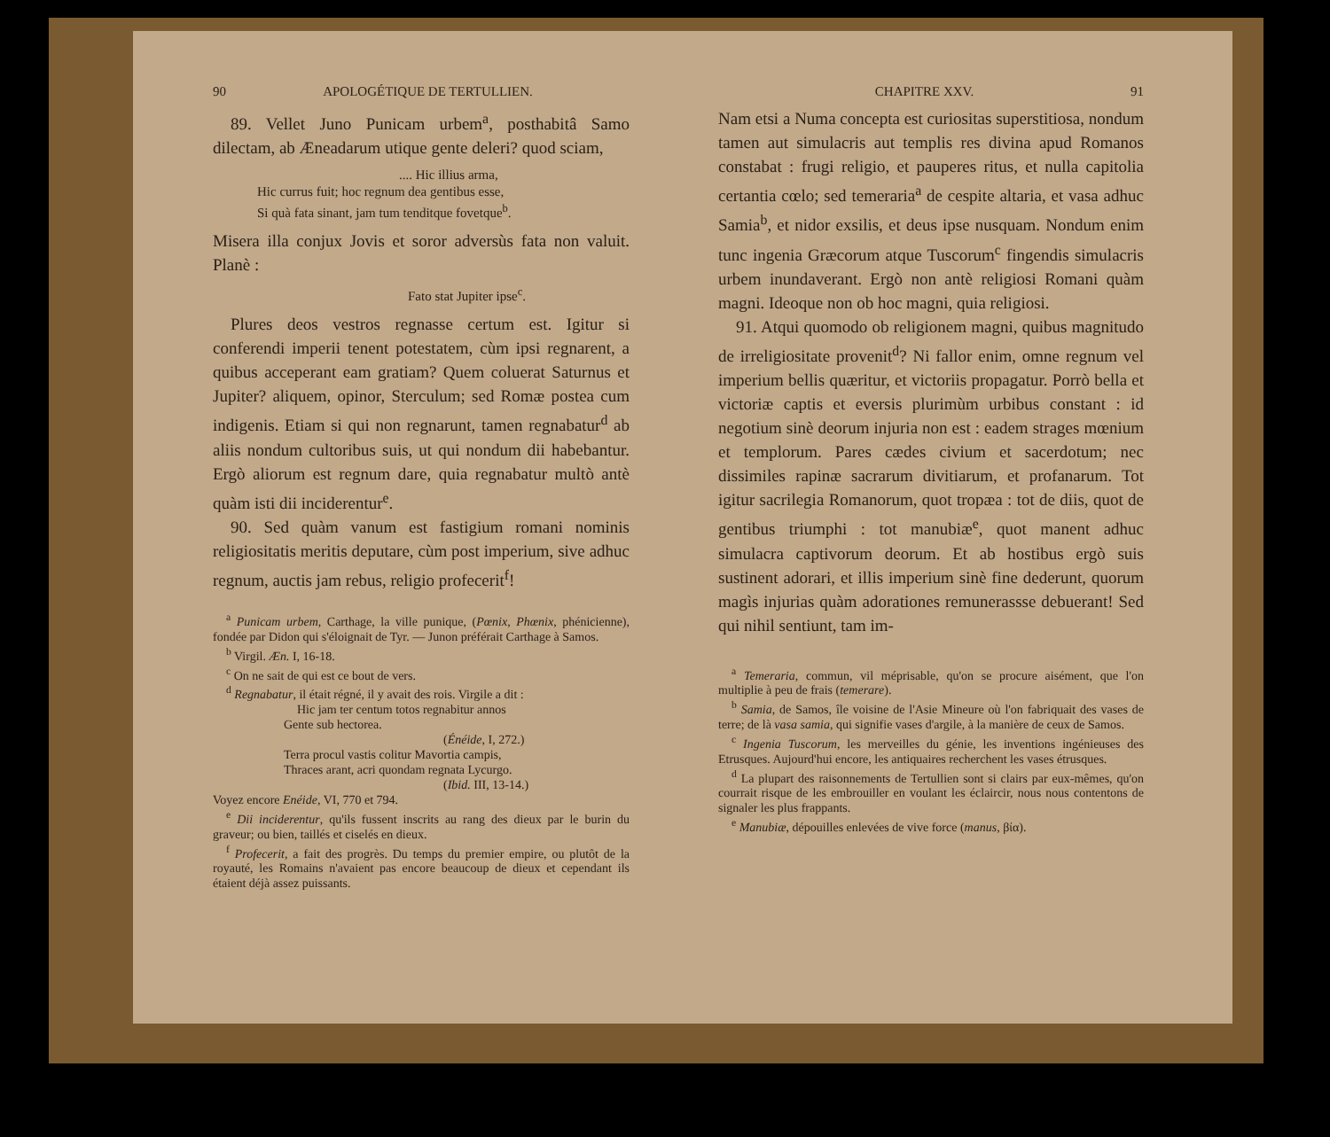90 APOLOGÉTIQUE DE TERTULLIEN.
89. Vellet Juno Punicam urbem<sup>a</sup>, posthabitâ Samo dilectam, ab Æneadarum utique gente deleri? quod sciam,
.... Hic illius arma,
Hic currus fuit; hoc regnum dea gentibus esse,
Si quà fata sinant, jam tum tenditque fovetque<sup>b</sup>.
Misera illa conjux Jovis et soror adversùs fata non valuit. Planè :
Fato stat Jupiter ipse<sup>c</sup>.
Plures deos vestros regnasse certum est. Igitur si conferendi imperii tenent potestatem, cùm ipsi regnarent, a quibus acceperant eam gratiam? Quem coluerat Saturnus et Jupiter? aliquem, opinor, Sterculum; sed Romæ postea cum indigenis. Etiam si qui non regnarunt, tamen regnabatur<sup>d</sup> ab aliis nondum cultoribus suis, ut qui nondum dii habebantur. Ergò aliorum est regnum dare, quia regnabatur multò antè quàm isti dii inciderentur<sup>e</sup>.
90. Sed quàm vanum est fastigium romani nominis religiositatis meritis deputare, cùm post imperium, sive adhuc regnum, auctis jam rebus, religio profecerit<sup>f</sup>!
<sup>a</sup> Punicam urbem, Carthage, la ville punique, (Pœnix, Phœnix, phénicienne), fondée par Didon qui s'éloignait de Tyr. — Junon préférait Carthage à Samos.
<sup>b</sup> Virgil. Æn. I, 16-18.
<sup>c</sup> On ne sait de qui est ce bout de vers.
<sup>d</sup> Regnabatur, il était régné, il y avait des rois. Virgile a dit :
Hic jam ter centum totos regnabitur annos
Gente sub hectorea.
(Énéide, I, 272.)
Terra procul vastis colitur Mavortia campis,
Thraces arant, acri quondam regnata Lycurgo.
(Ibid. III, 13-14.)
Voyez encore Enéide, VI, 770 et 794.
<sup>e</sup> Dii inciderentur, qu'ils fussent inscrits au rang des dieux par le burin du graveur; ou bien, taillés et ciselés en dieux.
<sup>f</sup> Profecerit, a fait des progrès. Du temps du premier empire, ou plutôt de la royauté, les Romains n'avaient pas encore beaucoup de dieux et cependant ils étaient déjà assez puissants.
CHAPITRE XXV. 91
Nam etsi a Numa concepta est curiositas superstitiosa, nondum tamen aut simulacris aut templis res divina apud Romanos constabat : frugi religio, et pauperes ritus, et nulla capitolia certantia cœlo; sed temeraria<sup>a</sup> de cespite altaria, et vasa adhuc Samia<sup>b</sup>, et nidor exsilis, et deus ipse nusquam. Nondum enim tunc ingenia Græcorum atque Tuscorum<sup>c</sup> fingendis simulacris urbem inundaverant. Ergò non antè religiosi Romani quàm magni. Ideoque non ob hoc magni, quia religiosi.
91. Atqui quomodo ob religionem magni, quibus magnitudo de irreligiositate provenit<sup>d</sup>? Ni fallor enim, omne regnum vel imperium bellis quæritur, et victoriis propagatur. Porrò bella et victoriæ captis et eversis plurimùm urbibus constant : id negotium sinè deorum injuria non est : eadem strages mœnium et templorum. Pares cædes civium et sacerdotum; nec dissimiles rapinæ sacrarum divitiarum, et profanarum. Tot igitur sacrilegia Romanorum, quot tropæa : tot de diis, quot de gentibus triumphi : tot manubiæ<sup>e</sup>, quot manent adhuc simulacra captivorum deorum. Et ab hostibus ergò suis sustinent adorari, et illis imperium sinè fine dederunt, quorum magìs injurias quàm adorationes remunerassse debuerant! Sed qui nihil sentiunt, tam im-
<sup>a</sup> Temeraria, commun, vil méprisable, qu'on se procure aisément, que l'on multiplie à peu de frais (temerare).
<sup>b</sup> Samia, de Samos, île voisine de l'Asie Mineure où l'on fabriquait des vases de terre; de là vasa samia, qui signifie vases d'argile, à la manière de ceux de Samos.
<sup>c</sup> Ingenia Tuscorum, les merveilles du génie, les inventions ingénieuses des Etrusques. Aujourd'hui encore, les antiquaires recherchent les vases étrusques.
<sup>d</sup> La plupart des raisonnements de Tertullien sont si clairs par eux-mêmes, qu'on courrait risque de les embrouiller en voulant les éclaircir, nous nous contentons de signaler les plus frappants.
<sup>e</sup> Manubiæ, dépouilles enlevées de vive force (manus, βία).